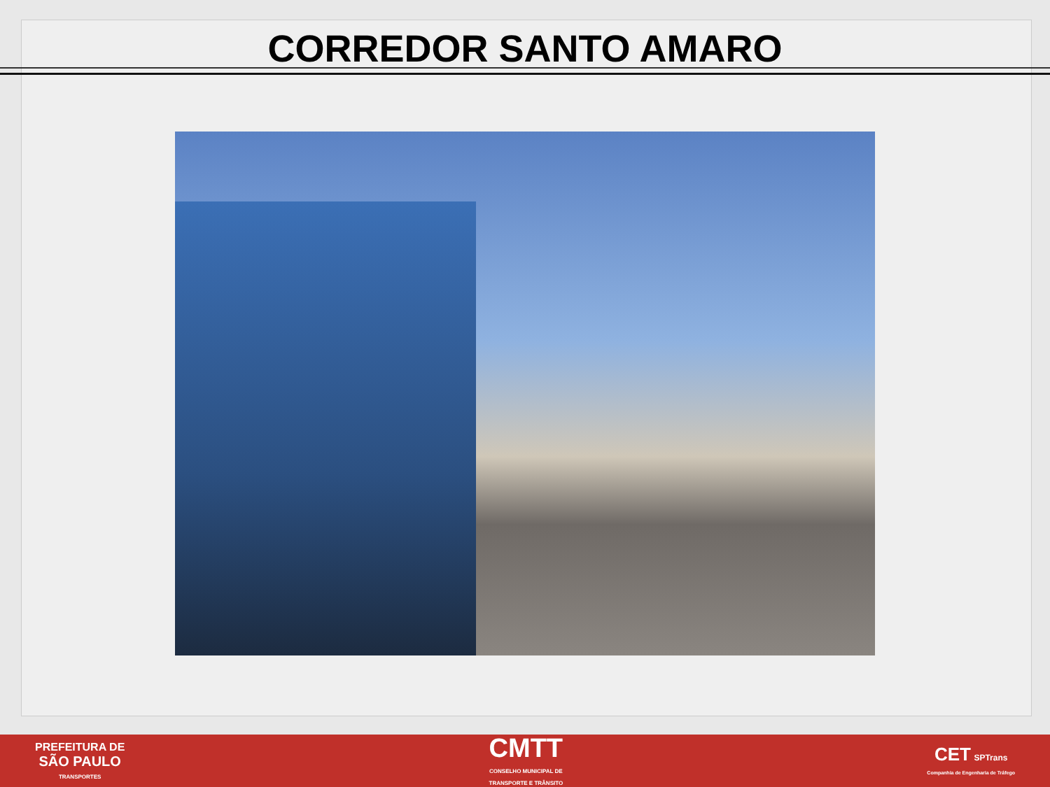CORREDOR SANTO AMARO
PREFEITURA DE
SÃO PAULO
TRANSPORTES
CMTT
CONSELHO MUNICIPAL DE
TRANSPORTE E TRÂNSITO
CET SPTrans
Companhia de Engenharia de Tráfego